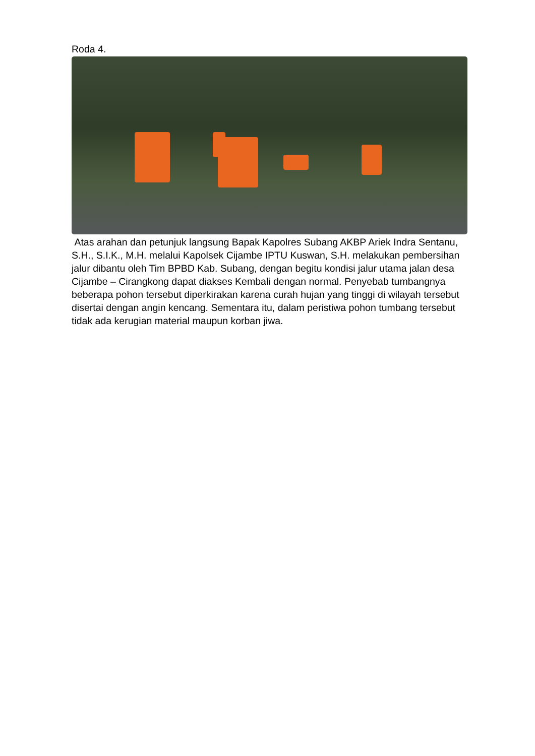Roda 4.
Atas arahan dan petunjuk langsung Bapak Kapolres Subang AKBP Ariek Indra Sentanu, S.H., S.I.K., M.H. melalui Kapolsek Cijambe IPTU Kuswan, S.H. melakukan pembersihan jalur dibantu oleh Tim BPBD Kab. Subang, dengan begitu kondisi jalur utama jalan desa Cijambe – Cirangkong dapat diakses Kembali dengan normal. Penyebab tumbangnya beberapa pohon tersebut diperkirakan karena curah hujan yang tinggi di wilayah tersebut disertai dengan angin kencang. Sementara itu, dalam peristiwa pohon tumbang tersebut tidak ada kerugian material maupun korban jiwa.